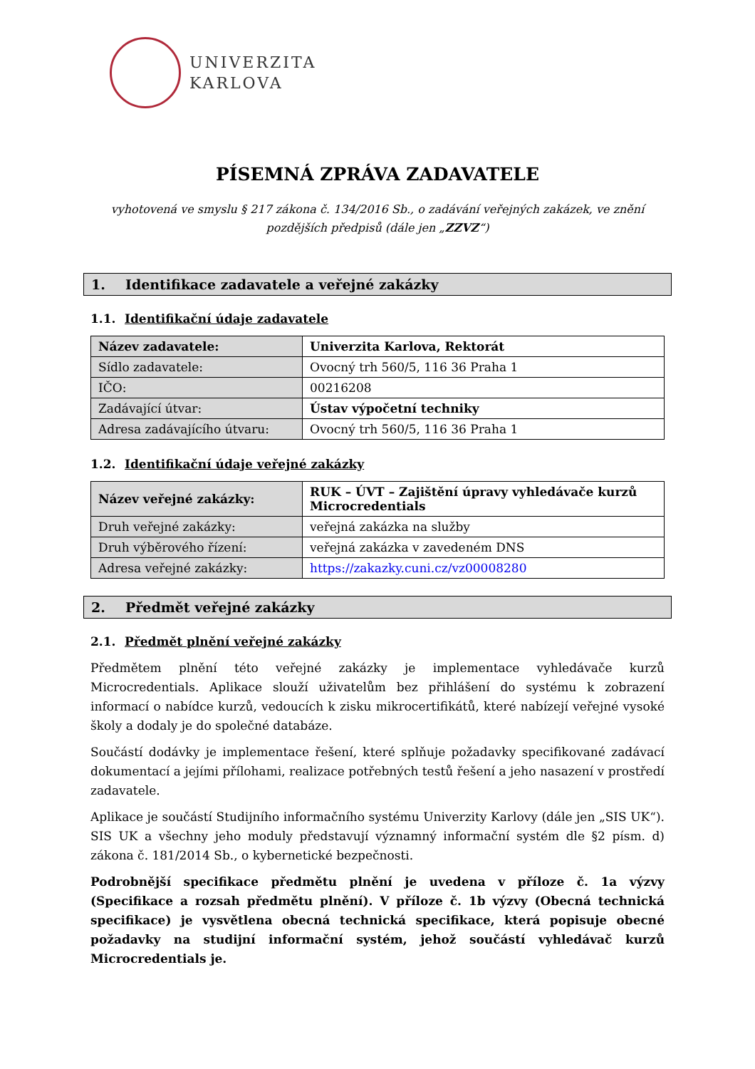UNIVERZITA
KARLOVA
PÍSEMNÁ ZPRÁVA ZADAVATELE
vyhotovená ve smyslu § 217 zákona č. 134/2016 Sb., o zadávání veřejných zakázek, ve znění
pozdějších předpisů (dále jen „ZZVZ“)
1. Identifikace zadavatele a veřejné zakázky
1.1. Identifikační údaje zadavatele
| Název zadavatele: | Univerzita Karlova, Rektorát |
| Sídlo zadavatele: | Ovocný trh 560/5, 116 36 Praha 1 |
| IČO: | 00216208 |
| Zadávající útvar: | Ústav výpočetní techniky |
| Adresa zadávajícího útvaru: | Ovocný trh 560/5, 116 36 Praha 1 |
1.2. Identifikační údaje veřejné zakázky
| Název veřejné zakázky: | RUK – ÚVT – Zajištění úpravy vyhledávače kurzů Microcredentials |
| Druh veřejné zakázky: | veřejná zakázka na služby |
| Druh výběrového řízení: | veřejná zakázka v zavedeném DNS |
| Adresa veřejné zakázky: | https://zakazky.cuni.cz/vz00008280 |
2. Předmět veřejné zakázky
2.1. Předmět plnění veřejné zakázky
Předmětem plnění této veřejné zakázky je implementace vyhledávače kurzů Microcredentials. Aplikace slouží uživatelům bez přihlášení do systému k zobrazení informací o nabídce kurzů, vedoucích k zisku mikrocertifikátů, které nabízejí veřejné vysoké školy a dodaly je do společné databáze.
Součástí dodávky je implementace řešení, které splňuje požadavky specifikované zadávací dokumentací a jejími přílohami, realizace potřebných testů řešení a jeho nasazení v prostředí zadavatele.
Aplikace je součástí Studijního informačního systému Univerzity Karlovy (dále jen „SIS UK“). SIS UK a všechny jeho moduly představují významný informační systém dle §2 písm. d) zákona č. 181/2014 Sb., o kybernetické bezpečnosti.
Podrobnější specifikace předmětu plnění je uvedena v příloze č. 1a výzvy (Specifikace a rozsah předmětu plnění). V příloze č. 1b výzvy (Obecná technická specifikace) je vysvětlena obecná technická specifikace, která popisuje obecné požadavky na studijní informační systém, jehož součástí vyhledávač kurzů Microcredentials je.